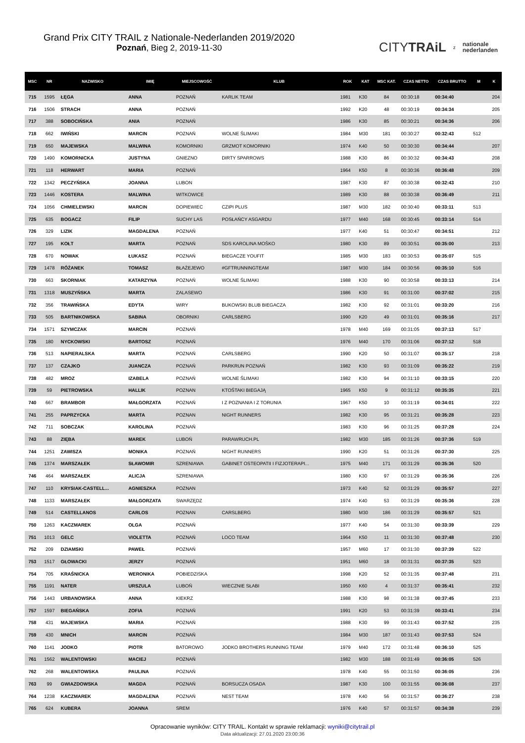Grand Prix CITY TRAIL z Nationale-Nederlanden 2019/2020
Poznań, Bieg 2, 2019-11-30
CITYTRAiL z nationale
nederlanden
| MSC | NR | NAZWISKO | IMIĘ | MIEJSCOWOŚĆ | KLUB | ROK | KAT | MSC KAT. | CZAS NETTO | CZAS BRUTTO | M | K |
| --- | --- | --- | --- | --- | --- | --- | --- | --- | --- | --- | --- | --- |
| 715 | 1595 | ŁĘGA | ANNA | POZNAŃ | KARLIK TEAM | 1981 | K30 | 84 | 00:30:18 | 00:34:40 | | 204 |
| 716 | 1506 | STRACH | ANNA | POZNAŃ | | 1992 | K20 | 48 | 00:30:19 | 00:34:34 | | 205 |
| 717 | 388 | SOBOCIŃSKA | ANIA | POZNAŃ | | 1986 | K30 | 85 | 00:30:21 | 00:34:36 | | 206 |
| 718 | 662 | IWIŃSKI | MARCIN | POZNAŃ | WOLNE ŚLIMAKI | 1984 | M30 | 181 | 00:30:27 | 00:32:43 | 512 | |
| 719 | 650 | MAJEWSKA | MALWINA | KOMORNIKI | GRZMOT KOMORNIKI | 1974 | K40 | 50 | 00:30:30 | 00:34:44 | | 207 |
| 720 | 1490 | KOMORNICKA | JUSTYNA | GNIEZNO | DIRTY SPARROWS | 1988 | K30 | 86 | 00:30:32 | 00:34:43 | | 208 |
| 721 | 118 | HERWART | MARIA | POZNAŃ | | 1964 | K50 | 8 | 00:30:36 | 00:36:48 | | 209 |
| 722 | 1342 | PECZYŃSKA | JOANNA | LUBON | | 1987 | K30 | 87 | 00:30:38 | 00:32:43 | | 210 |
| 723 | 1446 | KOSTERA | MALWINA | WITKOWICE | | 1989 | K30 | 88 | 00:30:38 | 00:36:49 | | 211 |
| 724 | 1056 | CHMIELEWSKI | MARCIN | DOPIEWIEC | CZIPI PLUS | 1987 | M30 | 182 | 00:30:40 | 00:33:11 | 513 | |
| 725 | 635 | BOGACZ | FILIP | SUCHY LAS | POSŁAŃCY ASGARDU | 1977 | M40 | 168 | 00:30:45 | 00:33:14 | 514 | |
| 726 | 329 | LIZIK | MAGDALENA | POZNAŃ | | 1977 | K40 | 51 | 00:30:47 | 00:34:51 | | 212 |
| 727 | 195 | KOŁT | MARTA | POZNAŃ | SDS KAROLINA MOŚKO | 1980 | K30 | 89 | 00:30:51 | 00:35:00 | | 213 |
| 728 | 670 | NOWAK | ŁUKASZ | POZNAŃ | BIEGACZE YOUFIT | 1985 | M30 | 183 | 00:30:53 | 00:35:07 | 515 | |
| 729 | 1478 | RÓŻANEK | TOMASZ | BŁAŻEJEWO | #GFTRUNNINGTEAM | 1987 | M30 | 184 | 00:30:56 | 00:35:10 | 516 | |
| 730 | 663 | SKORNIAK | KATARZYNA | POZNAŃ | WOLNE ŚLIMAKI | 1988 | K30 | 90 | 00:30:58 | 00:33:13 | | 214 |
| 731 | 1318 | MUSZYŃSKA | MARTA | ZALASEWO | | 1986 | K30 | 91 | 00:31:00 | 00:37:02 | | 215 |
| 732 | 356 | TRAWIŃSKA | EDYTA | WIRY | BUKOWSKI BLUB BIEGACZA | 1982 | K30 | 92 | 00:31:01 | 00:33:20 | | 216 |
| 733 | 505 | BARTNIKOWSKA | SABINA | OBORNIKI | CARLSBERG | 1990 | K20 | 49 | 00:31:01 | 00:35:16 | | 217 |
| 734 | 1571 | SZYMCZAK | MARCIN | POZNAŃ | | 1978 | M40 | 169 | 00:31:05 | 00:37:13 | 517 | |
| 735 | 180 | NYCKOWSKI | BARTOSZ | POZNAŃ | | 1976 | M40 | 170 | 00:31:06 | 00:37:12 | 518 | |
| 736 | 513 | NAPIERALSKA | MARTA | POZNAŃ | CARLSBERG | 1990 | K20 | 50 | 00:31:07 | 00:35:17 | | 218 |
| 737 | 137 | CZAJKO | JUANCZA | POZNAŃ | PARKRUN POZNAŃ | 1982 | K30 | 93 | 00:31:09 | 00:35:22 | | 219 |
| 738 | 482 | MROZ | IZABELA | POZNAŃ | WOLNE ŚLIMAKI | 1982 | K30 | 94 | 00:31:10 | 00:33:15 | | 220 |
| 739 | 59 | PIETROWSKA | HALLIK | POZNAN | KTOŚTAKI BIEGAJĄ | 1965 | K50 | 9 | 00:31:12 | 00:35:35 | | 221 |
| 740 | 667 | BRAMBOR | MAŁGORZATA | POZNAŃ | I Z POZNANIA I Z TORUNIA | 1967 | K50 | 10 | 00:31:19 | 00:34:01 | | 222 |
| 741 | 255 | PAPRZYCKA | MARTA | POZNAN | NIGHT RUNNERS | 1982 | K30 | 95 | 00:31:21 | 00:35:28 | | 223 |
| 742 | 711 | SOBCZAK | KAROLINA | POZNAŃ | | 1983 | K30 | 96 | 00:31:25 | 00:37:28 | | 224 |
| 743 | 88 | ZIĘBA | MAREK | LUBOŃ | PARAWRUCH.PL | 1982 | M30 | 185 | 00:31:26 | 00:37:36 | 519 | |
| 744 | 1251 | ZAWISZA | MONIKA | POZNAŃ | NIGHT RUNNERS | 1990 | K20 | 51 | 00:31:26 | 00:37:30 | | 225 |
| 745 | 1374 | MARSZAŁEK | SŁAWOMIR | SZRENIAWA | GABINET OSTEOPATII I FIZJOTERAPI... | 1975 | M40 | 171 | 00:31:29 | 00:35:36 | 520 | |
| 746 | 464 | MARSZAŁEK | ALICJA | SZRENIAWA | | 1980 | K30 | 97 | 00:31:29 | 00:35:36 | | 226 |
| 747 | 110 | KRYSIAK-CASTELL... | AGNIESZKA | POZNAN | | 1973 | K40 | 52 | 00:31:29 | 00:35:57 | | 227 |
| 748 | 1133 | MARSZAŁEK | MAŁGORZATA | SWARZĘDZ | | 1974 | K40 | 53 | 00:31:29 | 00:35:36 | | 228 |
| 749 | 514 | CASTELLANOS | CARLOS | POZNAN | CARSLBERG | 1980 | M30 | 186 | 00:31:29 | 00:35:57 | 521 | |
| 750 | 1263 | KACZMAREK | OLGA | POZNAŃ | | 1977 | K40 | 54 | 00:31:30 | 00:33:39 | | 229 |
| 751 | 1013 | GELC | VIOLETTA | POZNAŃ | LOCO TEAM | 1964 | K50 | 11 | 00:31:30 | 00:37:48 | | 230 |
| 752 | 209 | DZIAMSKI | PAWEŁ | POZNAŃ | | 1957 | M60 | 17 | 00:31:30 | 00:37:39 | 522 | |
| 753 | 1517 | GŁOWACKI | JERZY | POZNAŃ | | 1951 | M60 | 18 | 00:31:31 | 00:37:35 | 523 | |
| 754 | 705 | KRAŚNICKA | WERONIKA | POBIEDZISKA | | 1998 | K20 | 52 | 00:31:35 | 00:37:48 | | 231 |
| 755 | 1191 | NATER | URSZULA | LUBOŃ | WIECZNIE SŁABI | 1950 | K60 | 4 | 00:31:37 | 00:35:41 | | 232 |
| 756 | 1443 | URBANOWSKA | ANNA | KIEKRZ | | 1988 | K30 | 98 | 00:31:38 | 00:37:45 | | 233 |
| 757 | 1597 | BIEGAŃSKA | ZOFIA | POZNAŃ | | 1991 | K20 | 53 | 00:31:39 | 00:33:41 | | 234 |
| 758 | 431 | MAJEWSKA | MARIA | POZNAŃ | | 1988 | K30 | 99 | 00:31:43 | 00:37:52 | | 235 |
| 759 | 430 | MNICH | MARCIN | POZNAŃ | | 1984 | M30 | 187 | 00:31:43 | 00:37:53 | 524 | |
| 760 | 1141 | JODKO | PIOTR | BATOROWO | JODKO BROTHERS RUNNING TEAM | 1979 | M40 | 172 | 00:31:48 | 00:36:10 | 525 | |
| 761 | 1562 | WALENTOWSKI | MACIEJ | POZNAŃ | | 1982 | M30 | 188 | 00:31:49 | 00:36:05 | 526 | |
| 762 | 268 | WALENTOWSKA | PAULINA | POZNAŃ | | 1978 | K40 | 55 | 00:31:50 | 00:36:05 | | 236 |
| 763 | 99 | GWIAZDOWSKA | MAGDA | POZNAŃ | BORSUCZA OSADA | 1987 | K30 | 100 | 00:31:55 | 00:36:08 | | 237 |
| 764 | 1238 | KACZMAREK | MAGDALENA | POZNAŃ | NEST TEAM | 1978 | K40 | 56 | 00:31:57 | 00:36:27 | | 238 |
| 765 | 624 | KUBERA | JOANNA | SREM | | 1976 | K40 | 57 | 00:31:57 | 00:34:38 | | 239 |
Opracowanie wyników: CITY TRAIL. Kontakt w sprawie reklamacji: wyniki@citytrail.pl
Data aktualizacji: 27.01.2020 23:00:36